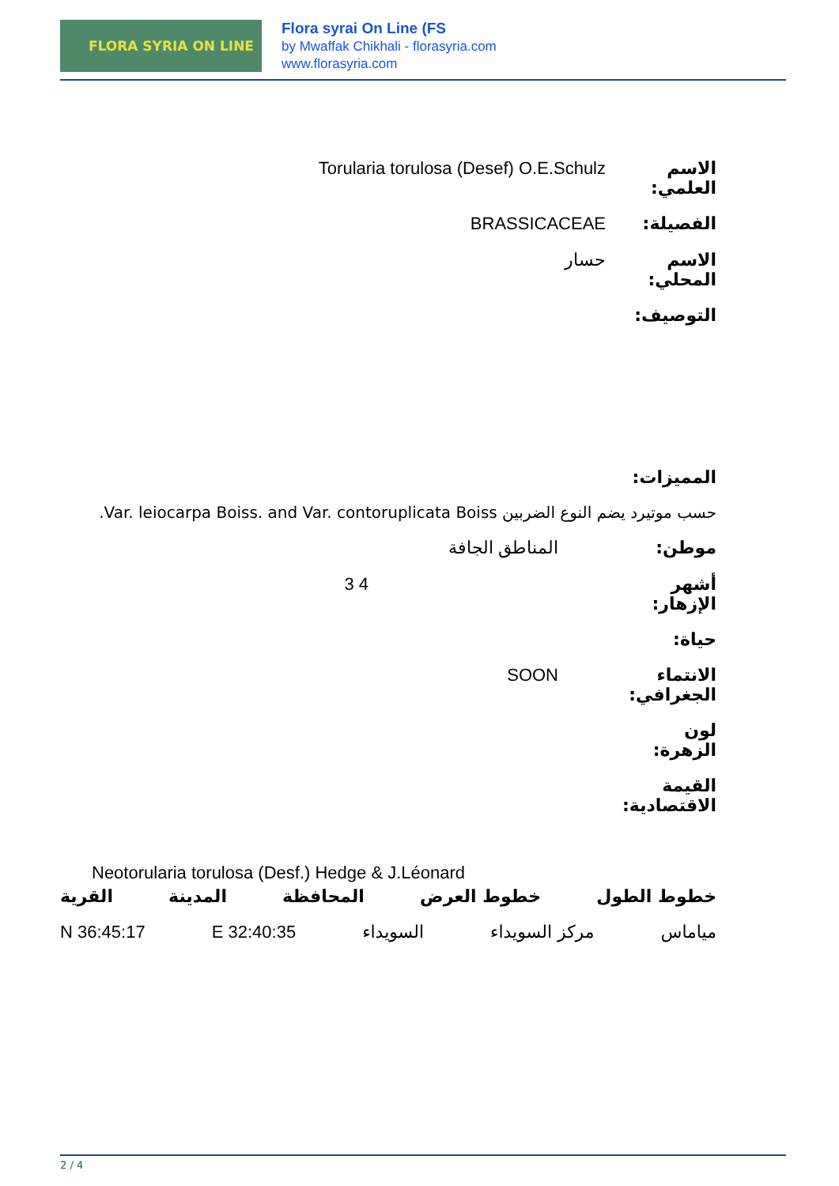FLORA SYRIA ON LINE
Flora syrai On Line (FS
by Mwaffak Chikhali - florasyria.com
www.florasyria.com
الاسم العلمي:
Torularia torulosa (Desef) O.E.Schulz
الفصيلة: BRASSICACEAE
الاسم المحلي:
حسار
التوصيف:
المميزات:
حسب موتيرد يضم النوع الضربين Var. leiocarpa Boiss. and Var. contoruplicata Boiss.
موطن: المناطق الجافة
أشهر الإزهار:
3 4
حياة:
الانتماء الجغرافي:
SOON
لون الزهرة:
القيمة الاقتصادية:
Neotorularia torulosa (Desf.) Hedge & J.Léonard
خطوط الطول خطوط العرض المحافظة المدينة القرية
مياماس مركز السويداء السويداء 32:40:35 E 36:45:17 N
2 / 4